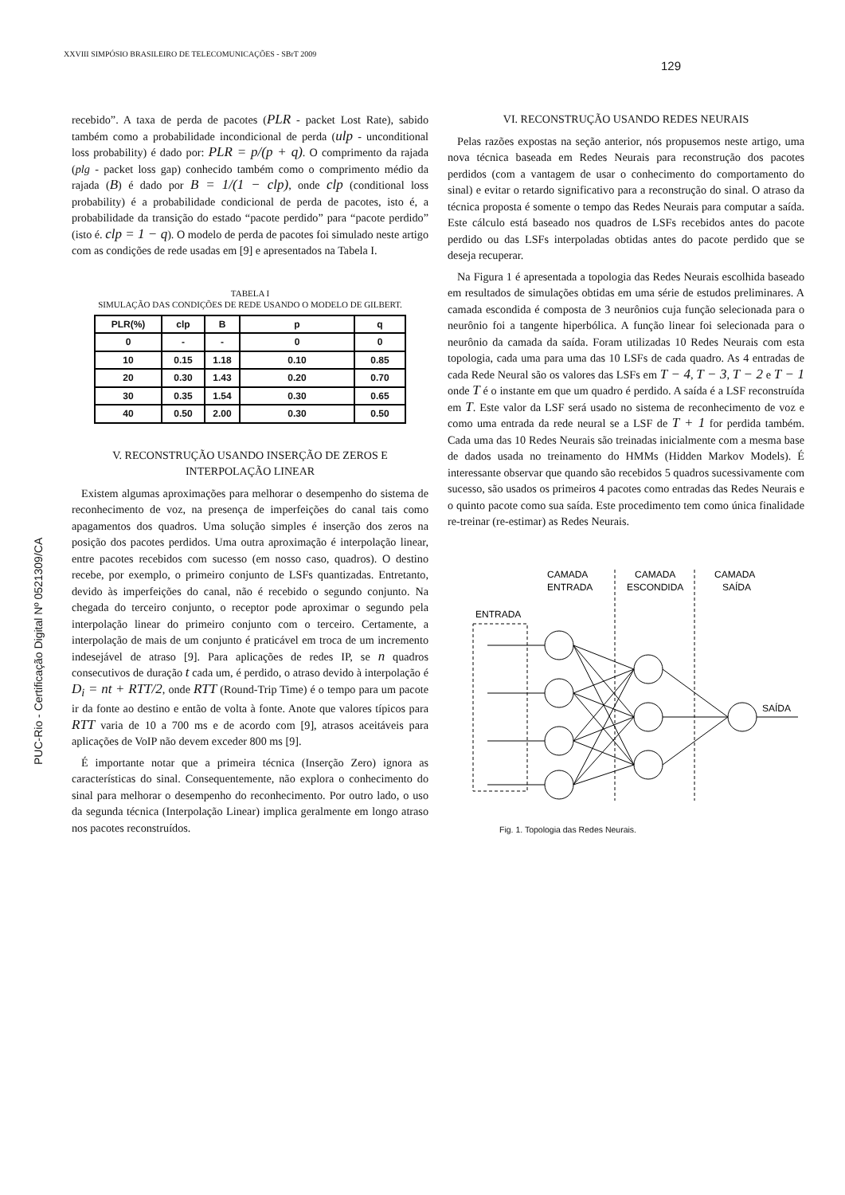XXVIII SIMPÓSIO BRASILEIRO DE TELECOMUNICAÇÕES - SBrT 2009
129
PUC-Rio - Certificação Digital Nº 0521309/CA
recebido”. A taxa de perda de pacotes (PLR - packet Lost Rate), sabido também como a probabilidade incondicional de perda (ulp - unconditional loss probability) é dado por: PLR = p/(p + q). O comprimento da rajada (plg - packet loss gap) conhecido também como o comprimento médio da rajada (B) é dado por B = 1/(1 − clp), onde clp (conditional loss probability) é a probabilidade condicional de perda de pacotes, isto é, a probabilidade da transição do estado “pacote perdido” para “pacote perdido” (isto é. clp = 1 − q). O modelo de perda de pacotes foi simulado neste artigo com as condições de rede usadas em [9] e apresentados na Tabela I.
TABELA I
SIMULAÇÃO DAS CONDIÇÕES DE REDE USANDO O MODELO DE GILBERT.
| PLR(%) | clp | B | p | q |
| --- | --- | --- | --- | --- |
| 0 | - | - | 0 | 0 |
| 10 | 0.15 | 1.18 | 0.10 | 0.85 |
| 20 | 0.30 | 1.43 | 0.20 | 0.70 |
| 30 | 0.35 | 1.54 | 0.30 | 0.65 |
| 40 | 0.50 | 2.00 | 0.30 | 0.50 |
V. RECONSTRUÇÃO USANDO INSERÇÃO DE ZEROS E INTERPOLAÇÃO LINEAR
Existem algumas aproximações para melhorar o desempenho do sistema de reconhecimento de voz, na presença de imperfeições do canal tais como apagamentos dos quadros. Uma solução simples é inserção dos zeros na posição dos pacotes perdidos. Uma outra aproximação é interpolação linear, entre pacotes recebidos com sucesso (em nosso caso, quadros). O destino recebe, por exemplo, o primeiro conjunto de LSFs quantizadas. Entretanto, devido às imperfeições do canal, não é recebido o segundo conjunto. Na chegada do terceiro conjunto, o receptor pode aproximar o segundo pela interpolação linear do primeiro conjunto com o terceiro. Certamente, a interpolação de mais de um conjunto é praticável em troca de um incremento indesejável de atraso [9]. Para aplicações de redes IP, se n quadros consecutivos de duração t cada um, é perdido, o atraso devido à interpolação é D<sub>i</sub> = nt + RTT/2, onde RTT (Round-Trip Time) é o tempo para um pacote ir da fonte ao destino e então de volta à fonte. Anote que valores típicos para RTT varia de 10 a 700 ms e de acordo com [9], atrasos aceitáveis para aplicações de VoIP não devem exceder 800 ms [9].
É importante notar que a primeira técnica (Inserção Zero) ignora as características do sinal. Consequentemente, não explora o conhecimento do sinal para melhorar o desempenho do reconhecimento. Por outro lado, o uso da segunda técnica (Interpolação Linear) implica geralmente em longo atraso nos pacotes reconstruídos.
VI. RECONSTRUÇÃO USANDO REDES NEURAIS
Pelas razões expostas na seção anterior, nós propusemos neste artigo, uma nova técnica baseada em Redes Neurais para reconstrução dos pacotes perdidos (com a vantagem de usar o conhecimento do comportamento do sinal) e evitar o retardo significativo para a reconstrução do sinal. O atraso da técnica proposta é somente o tempo das Redes Neurais para computar a saída. Este cálculo está baseado nos quadros de LSFs recebidos antes do pacote perdido ou das LSFs interpoladas obtidas antes do pacote perdido que se deseja recuperar.
Na Figura 1 é apresentada a topologia das Redes Neurais escolhida baseado em resultados de simulações obtidas em uma série de estudos preliminares. A camada escondida é composta de 3 neurônios cuja função selecionada para o neurônio foi a tangente hiperbólica. A função linear foi selecionada para o neurônio da camada da saída. Foram utilizadas 10 Redes Neurais com esta topologia, cada uma para uma das 10 LSFs de cada quadro. As 4 entradas de cada Rede Neural são os valores das LSFs em T − 4, T − 3, T − 2 e T − 1 onde T é o instante em que um quadro é perdido. A saída é a LSF reconstruída em T. Este valor da LSF será usado no sistema de reconhecimento de voz e como uma entrada da rede neural se a LSF de T + 1 for perdida também. Cada uma das 10 Redes Neurais são treinadas inicialmente com a mesma base de dados usada no treinamento do HMMs (Hidden Markov Models). É interessante observar que quando são recebidos 5 quadros sucessivamente com sucesso, são usados os primeiros 4 pacotes como entradas das Redes Neurais e o quinto pacote como sua saída. Este procedimento tem como única finalidade re-treinar (re-estimar) as Redes Neurais.
CAMADA
ENTRADA
CAMADA
ESCONDIDA
CAMADA
SAÍDA
ENTRADA
SAÍDA
Fig. 1. Topologia das Redes Neurais.